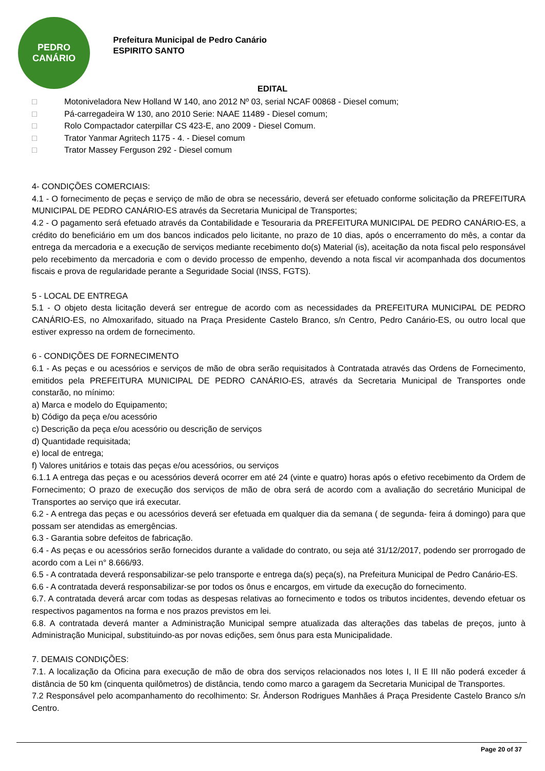PEDRO
CANÁRIO
Prefeitura Municipal de Pedro Canário
ESPIRITO SANTO
EDITAL
□ Motoniveladora New Holland W 140, ano 2012 Nº 03, serial NCAF 00868 - Diesel comum;
□ Pá-carregadeira W 130, ano 2010 Serie: NAAE 11489 - Diesel comum;
□ Rolo Compactador caterpillar CS 423-E, ano 2009 - Diesel Comum.
□ Trator Yanmar Agritech 1175 - 4. - Diesel comum
□ Trator Massey Ferguson 292 - Diesel comum
4- CONDIÇÕES COMERCIAIS:
4.1 - O fornecimento de peças e serviço de mão de obra se necessário, deverá ser efetuado conforme solicitação da PREFEITURA MUNICIPAL DE PEDRO CANÁRIO-ES através da Secretaria Municipal de Transportes;
4.2 - O pagamento será efetuado através da Contabilidade e Tesouraria da PREFEITURA MUNICIPAL DE PEDRO CANÁRIO-ES, a crédito do beneficiário em um dos bancos indicados pelo licitante, no prazo de 10 dias, após o encerramento do mês, a contar da entrega da mercadoria e a execução de serviços mediante recebimento do(s) Material (is), aceitação da nota fiscal pelo responsável pelo recebimento da mercadoria e com o devido processo de empenho, devendo a nota fiscal vir acompanhada dos documentos fiscais e prova de regularidade perante a Seguridade Social (INSS, FGTS).
5 - LOCAL DE ENTREGA
5.1 - O objeto desta licitação deverá ser entregue de acordo com as necessidades da PREFEITURA MUNICIPAL DE PEDRO CANÁRIO-ES, no Almoxarifado, situado na Praça Presidente Castelo Branco, s/n Centro, Pedro Canário-ES, ou outro local que estiver expresso na ordem de fornecimento.
6 - CONDIÇÕES DE FORNECIMENTO
6.1 - As peças e ou acessórios e serviços de mão de obra serão requisitados à Contratada através das Ordens de Fornecimento, emitidos pela PREFEITURA MUNICIPAL DE PEDRO CANÁRIO-ES, através da Secretaria Municipal de Transportes onde constarão, no mínimo:
a) Marca e modelo do Equipamento;
b) Código da peça e/ou acessório
c) Descrição da peça e/ou acessório ou descrição de serviços
d) Quantidade requisitada;
e) local de entrega;
f) Valores unitários e totais das peças e/ou acessórios, ou serviços
6.1.1 A entrega das peças e ou acessórios deverá ocorrer em até 24 (vinte e quatro) horas após o efetivo recebimento da Ordem de Fornecimento; O prazo de execução dos serviços de mão de obra será de acordo com a avaliação do secretário Municipal de Transportes ao serviço que irá executar.
6.2 - A entrega das peças e ou acessórios deverá ser efetuada em qualquer dia da semana ( de segunda- feira á domingo) para que possam ser atendidas as emergências.
6.3 - Garantia sobre defeitos de fabricação.
6.4 - As peças e ou acessórios serão fornecidos durante a validade do contrato, ou seja até 31/12/2017, podendo ser prorrogado de acordo com a Lei n° 8.666/93.
6.5 - A contratada deverá responsabilizar-se pelo transporte e entrega da(s) peça(s), na Prefeitura Municipal de Pedro Canário-ES.
6.6 - A contratada deverá responsabilizar-se por todos os ônus e encargos, em virtude da execução do fornecimento.
6.7. A contratada deverá arcar com todas as despesas relativas ao fornecimento e todos os tributos incidentes, devendo efetuar os respectivos pagamentos na forma e nos prazos previstos em lei.
6.8. A contratada deverá manter a Administração Municipal sempre atualizada das alterações das tabelas de preços, junto à Administração Municipal, substituindo-as por novas edições, sem ônus para esta Municipalidade.
7. DEMAIS CONDIÇÕES:
7.1. A localização da Oficina para execução de mão de obra dos serviços relacionados nos lotes I, II E III não poderá exceder á distância de 50 km (cinquenta quilômetros) de distância, tendo como marco a garagem da Secretaria Municipal de Transportes.
7.2 Responsável pelo acompanhamento do recolhimento: Sr. Ânderson Rodrigues Manhães á Praça Presidente Castelo Branco s/n Centro.
Page 20 of 37